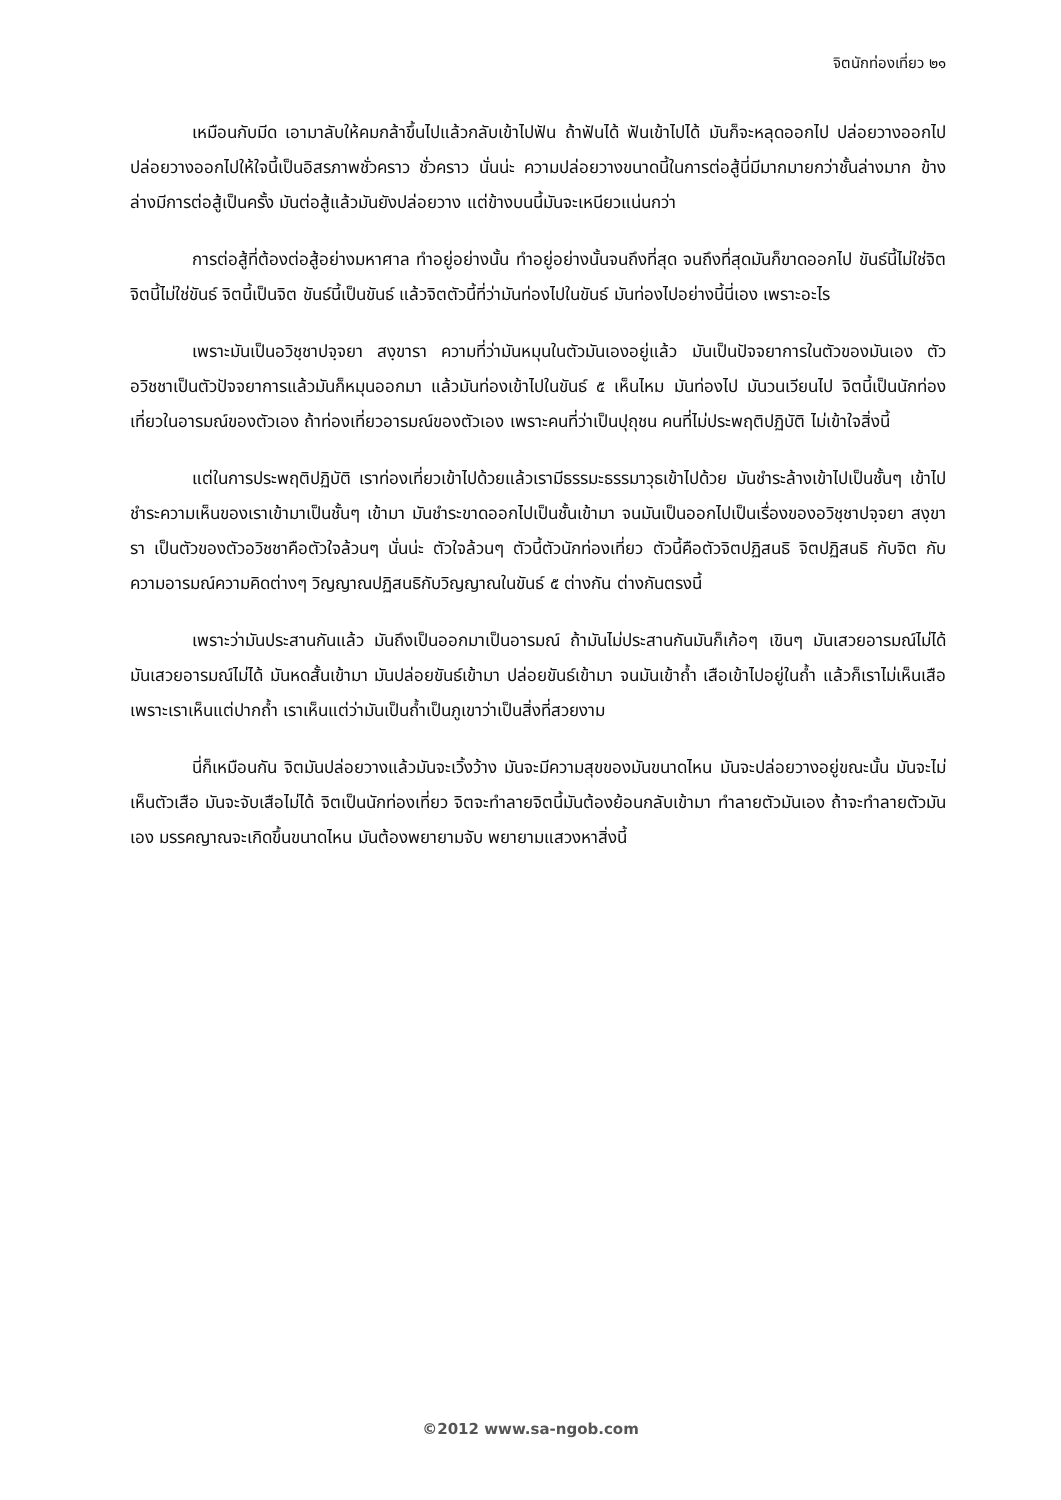จิตนักท่องเที่ยว ๒๑
เหมือนกับมีด เอามาลับให้คมกล้าขึ้นไปแล้วกลับเข้าไปฟัน ถ้าฟันได้ ฟันเข้าไปได้ มันก็จะหลุดออกไป ปล่อยวางออกไป ปล่อยวางออกไปให้ใจนี้เป็นอิสรภาพชั่วคราว ชั่วคราว นั่นน่ะ ความปล่อยวางขนาดนี้ในการต่อสู้นี่มีมากมายกว่าชั้นล่างมาก ข้างล่างมีการต่อสู้เป็นครั้ง มันต่อสู้แล้วมันยังปล่อยวาง แต่ข้างบนนี้มันจะเหนียวแน่นกว่า
การต่อสู้ที่ต้องต่อสู้อย่างมหาศาล ทำอยู่อย่างนั้น ทำอยู่อย่างนั้นจนถึงที่สุด จนถึงที่สุดมันก็ขาดออกไป ขันธ์นี้ไม่ใช่จิต จิตนี้ไม่ใช่ขันธ์ จิตนี้เป็นจิต ขันธ์นี้เป็นขันธ์ แล้วจิตตัวนี้ที่ว่ามันท่องไปในขันธ์ มันท่องไปอย่างนี้นี่เอง เพราะอะไร
เพราะมันเป็นอวิชฺชาปจฺจยา สงฺขารา ความที่ว่ามันหมุนในตัวมันเองอยู่แล้ว มันเป็นปัจจยาการในตัวของมันเอง ตัวอวิชชาเป็นตัวปัจจยาการแล้วมันก็หมุนออกมา แล้วมันท่องเข้าไปในขันธ์ ๕ เห็นไหม มันท่องไป มันวนเวียนไป จิตนี้เป็นนักท่องเที่ยวในอารมณ์ของตัวเอง ถ้าท่องเที่ยวอารมณ์ของตัวเอง เพราะคนที่ว่าเป็นปุถุชน คนที่ไม่ประพฤติปฏิบัติ ไม่เข้าใจสิ่งนี้
แต่ในการประพฤติปฏิบัติ เราท่องเที่ยวเข้าไปด้วยแล้วเรามีธรรมะธรรมาวุธเข้าไปด้วย มันชำระล้างเข้าไปเป็นชั้นๆ เข้าไป ชำระความเห็นของเราเข้ามาเป็นชั้นๆ เข้ามา มันชำระขาดออกไปเป็นชั้นเข้ามา จนมันเป็นออกไปเป็นเรื่องของอวิชฺชาปจฺจยา สงฺขารา เป็นตัวของตัวอวิชชาคือตัวใจล้วนๆ นั่นน่ะ ตัวใจล้วนๆ ตัวนี้ตัวนักท่องเที่ยว ตัวนี้คือตัวจิตปฏิสนธิ จิตปฏิสนธิ กับจิต กับความอารมณ์ความคิดต่างๆ วิญญาณปฏิสนธิกับวิญญาณในขันธ์ ๕ ต่างกัน ต่างกันตรงนี้
เพราะว่ามันประสานกันแล้ว มันถึงเป็นออกมาเป็นอารมณ์ ถ้ามันไม่ประสานกันมันก็เก้อๆ เขินๆ มันเสวยอารมณ์ไม่ได้ มันเสวยอารมณ์ไม่ได้ มันหดสั้นเข้ามา มันปล่อยขันธ์เข้ามา ปล่อยขันธ์เข้ามา จนมันเข้าถ้ำ เสือเข้าไปอยู่ในถ้ำ แล้วก็เราไม่เห็นเสือเพราะเราเห็นแต่ปากถ้ำ เราเห็นแต่ว่ามันเป็นถ้ำเป็นภูเขาว่าเป็นสิ่งที่สวยงาม
นี่ก็เหมือนกัน จิตมันปล่อยวางแล้วมันจะเวิ้งว้าง มันจะมีความสุขของมันขนาดไหน มันจะปล่อยวางอยู่ขณะนั้น มันจะไม่เห็นตัวเสือ มันจะจับเสือไม่ได้ จิตเป็นนักท่องเที่ยว จิตจะทำลายจิตนี้มันต้องย้อนกลับเข้ามา ทำลายตัวมันเอง ถ้าจะทำลายตัวมันเอง มรรคญาณจะเกิดขึ้นขนาดไหน มันต้องพยายามจับ พยายามแสวงหาสิ่งนี้
©2012 www.sa-ngob.com